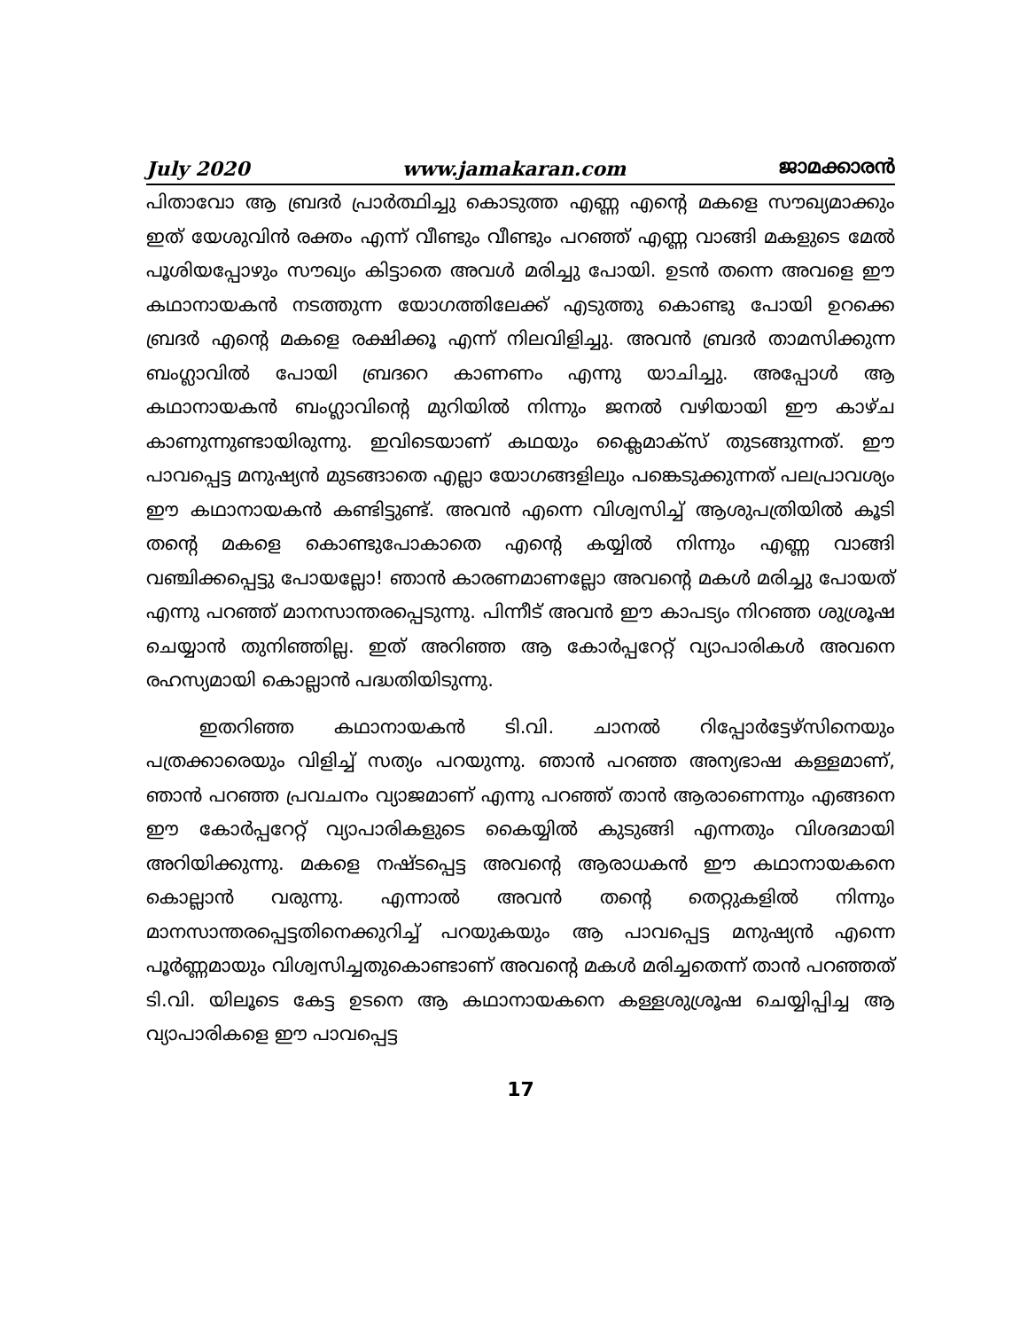July 2020 www.jamakaran.com ജാമക്കാരൻ
പിതാവോ ആ ബ്രദർ പ്രാർത്ഥിച്ചു കൊടുത്ത എണ്ണ എന്റെ മകളെ സൗഖ്യമാക്കും ഇത് യേശുവിൻ രക്തം എന്ന് വീണ്ടും വീണ്ടും പറഞ്ഞ് എണ്ണ വാങ്ങി മകളുടെ മേൽ പൂശിയപ്പോഴും സൗഖ്യം കിട്ടാതെ അവൾ മരിച്ചു പോയി. ഉടൻ തന്നെ അവളെ ഈ കഥാനായകൻ നടത്തുന്ന യോഗത്തിലേക്ക് എടുത്തു കൊണ്ടു പോയി ഉറക്കെ ബ്രദർ എന്റെ മകളെ രക്ഷിക്കൂ എന്ന് നിലവിളിച്ചു. അവൻ ബ്രദർ താമസിക്കുന്ന ബംഗ്ലാവിൽ പോയി ബ്രദറെ കാണണം എന്നു യാചിച്ചു. അപ്പോൾ ആ കഥാനായകൻ ബംഗ്ലാവിന്റെ മുറിയിൽ നിന്നും ജനൽ വഴിയായി ഈ കാഴ്ച കാണുന്നുണ്ടായിരുന്നു. ഇവിടെയാണ് കഥയും ക്ലൈമാക്സ് തുടങ്ങുന്നത്. ഈ പാവപ്പെട്ട മനുഷ്യൻ മുടങ്ങാതെ എല്ലാ യോഗങ്ങളിലും പങ്കെടുക്കുന്നത് പലപ്രാവശ്യം ഈ കഥാനായകൻ കണ്ടിട്ടുണ്ട്. അവൻ എന്നെ വിശ്വസിച്ച് ആശുപത്രിയിൽ കൂടി തന്റെ മകളെ കൊണ്ടുപോകാതെ എന്റെ കയ്യിൽ നിന്നും എണ്ണ വാങ്ങി വഞ്ചിക്കപ്പെട്ടു പോയല്ലോ! ഞാൻ കാരണമാണല്ലോ അവന്റെ മകൾ മരിച്ചു പോയത് എന്നു പറഞ്ഞ് മാനസാന്തരപ്പെടുന്നു. പിന്നീട് അവൻ ഈ കാപട്യം നിറഞ്ഞ ശുശ്രൂഷ ചെയ്യാൻ തുനിഞ്ഞില്ല. ഇത് അറിഞ്ഞ ആ കോർപ്പറേറ്റ് വ്യാപാരികൾ അവനെ രഹസ്യമായി കൊല്ലാൻ പദ്ധതിയിടുന്നു.
ഇതറിഞ്ഞ കഥാനായകൻ ടി.വി. ചാനൽ റിപ്പോർട്ടേഴ്സിനെയും പത്രക്കാരെയും വിളിച്ച് സത്യം പറയുന്നു. ഞാൻ പറഞ്ഞ അന്യഭാഷ കള്ളമാണ്, ഞാൻ പറഞ്ഞ പ്രവചനം വ്യാജമാണ് എന്നു പറഞ്ഞ് താൻ ആരാണെന്നും എങ്ങനെ ഈ കോർപ്പറേറ്റ് വ്യാപാരികളുടെ കൈയ്യിൽ കുടുങ്ങി എന്നതും വിശദമായി അറിയിക്കുന്നു. മകളെ നഷ്ടപ്പെട്ട അവന്റെ ആരാധകൻ ഈ കഥാനായകനെ കൊല്ലാൻ വരുന്നു. എന്നാൽ അവൻ തന്റെ തെറ്റുകളിൽ നിന്നും മാനസാന്തരപ്പെട്ടതിനെക്കുറിച്ച് പറയുകയും ആ പാവപ്പെട്ട മനുഷ്യൻ എന്നെ പൂർണ്ണമായും വിശ്വസിച്ചതുകൊണ്ടാണ് അവന്റെ മകൾ മരിച്ചതെന്ന് താൻ പറഞ്ഞത് ടി.വി. യിലൂടെ കേട്ട ഉടനെ ആ കഥാനായകനെ കള്ളശുശ്രൂഷ ചെയ്യിപ്പിച്ച ആ വ്യാപാരികളെ ഈ പാവപ്പെട്ട
17